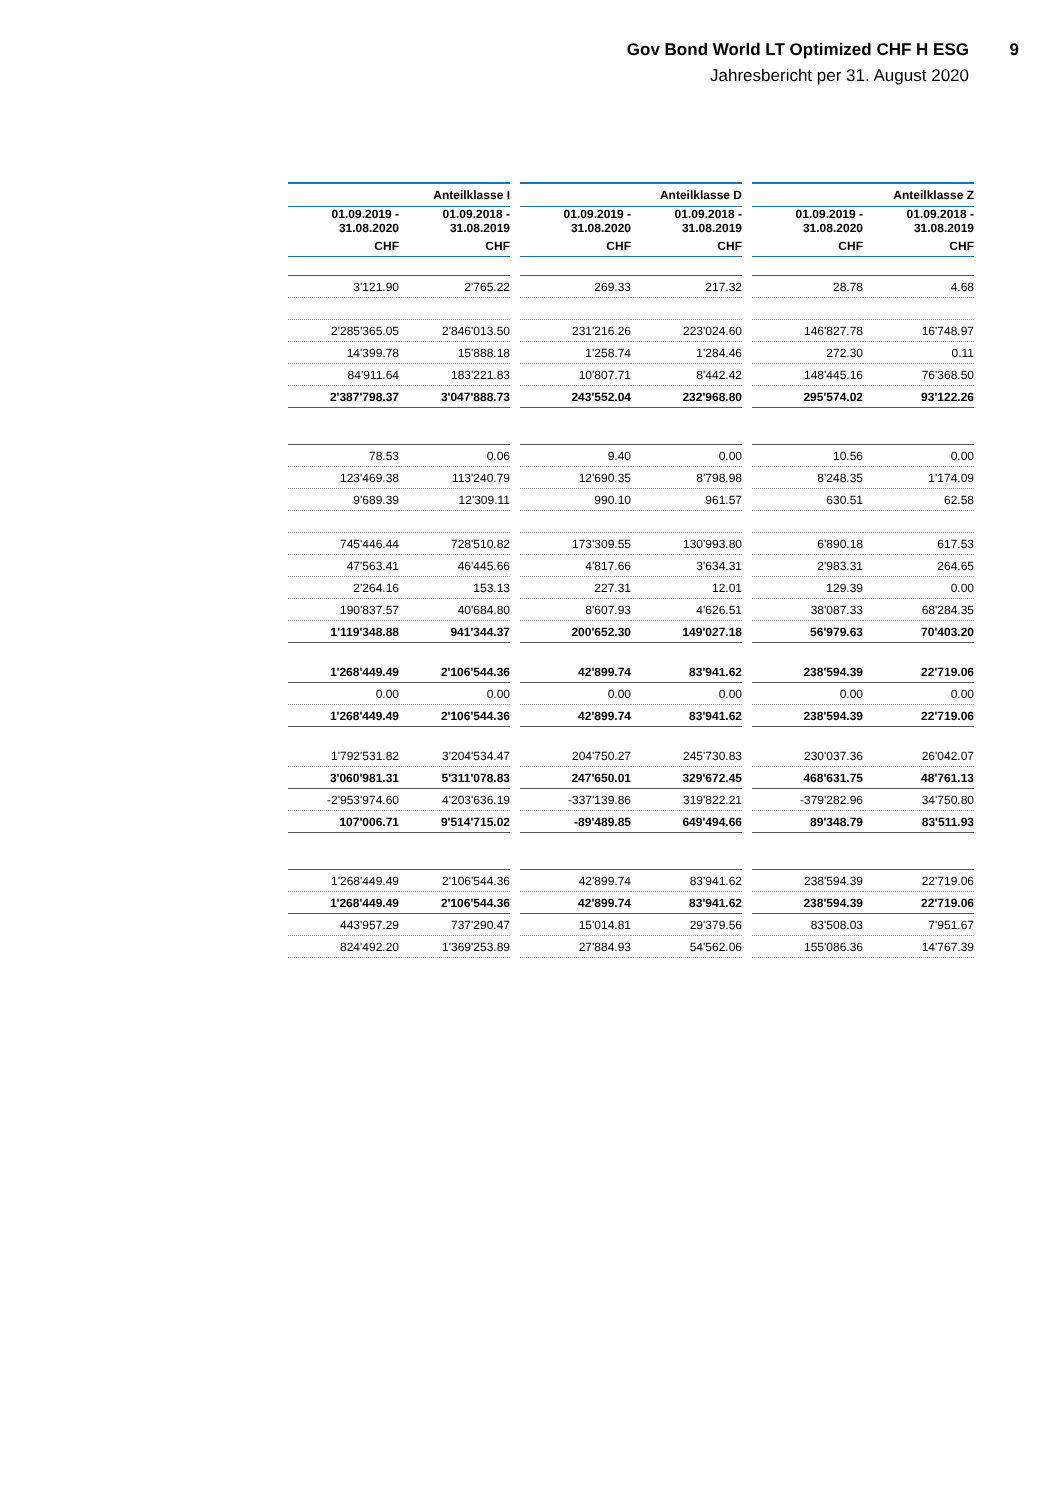Gov Bond World LT Optimized CHF H ESG
9
Jahresbericht per 31. August 2020
| Anteilklasse I | |
| --- | --- |
| 01.09.2019 - 31.08.2020 | 01.09.2018 - 31.08.2019 |
| CHF | CHF |
| 3'121.90 | 2'765.22 |
| 2'285'365.05 | 2'846'013.50 |
| 14'399.78 | 15'888.18 |
| 84'911.64 | 183'221.83 |
| 2'387'798.37 | 3'047'888.73 |
| 78.53 | 0.06 |
| 123'469.38 | 113'240.79 |
| 9'689.39 | 12'309.11 |
| 745'446.44 | 728'510.82 |
| 47'563.41 | 46'445.66 |
| 2'264.16 | 153.13 |
| 190'837.57 | 40'684.80 |
| 1'119'348.88 | 941'344.37 |
| 1'268'449.49 | 2'106'544.36 |
| 0.00 | 0.00 |
| 1'268'449.49 | 2'106'544.36 |
| 1'792'531.82 | 3'204'534.47 |
| 3'060'981.31 | 5'311'078.83 |
| -2'953'974.60 | 4'203'636.19 |
| 107'006.71 | 9'514'715.02 |
| 1'268'449.49 | 2'106'544.36 |
| 1'268'449.49 | 2'106'544.36 |
| 443'957.29 | 737'290.47 |
| 824'492.20 | 1'369'253.89 |
| Anteilklasse D | |
| --- | --- |
| 01.09.2019 - 31.08.2020 | 01.09.2018 - 31.08.2019 |
| CHF | CHF |
| 269.33 | 217.32 |
| 231'216.26 | 223'024.60 |
| 1'258.74 | 1'284.46 |
| 10'807.71 | 8'442.42 |
| 243'552.04 | 232'968.80 |
| 9.40 | 0.00 |
| 12'690.35 | 8'798.98 |
| 990.10 | 961.57 |
| 173'309.55 | 130'993.80 |
| 4'817.66 | 3'634.31 |
| 227.31 | 12.01 |
| 8'607.93 | 4'626.51 |
| 200'652.30 | 149'027.18 |
| 42'899.74 | 83'941.62 |
| 0.00 | 0.00 |
| 42'899.74 | 83'941.62 |
| 204'750.27 | 245'730.83 |
| 247'650.01 | 329'672.45 |
| -337'139.86 | 319'822.21 |
| -89'489.85 | 649'494.66 |
| 42'899.74 | 83'941.62 |
| 42'899.74 | 83'941.62 |
| 15'014.81 | 29'379.56 |
| 27'884.93 | 54'562.06 |
| Anteilklasse Z | |
| --- | --- |
| 01.09.2019 - 31.08.2020 | 01.09.2018 - 31.08.2019 |
| CHF | CHF |
| 28.78 | 4.68 |
| 146'827.78 | 16'748.97 |
| 272.30 | 0.11 |
| 148'445.16 | 76'368.50 |
| 295'574.02 | 93'122.26 |
| 10.56 | 0.00 |
| 8'248.35 | 1'174.09 |
| 630.51 | 62.58 |
| 6'890.18 | 617.53 |
| 2'983.31 | 264.65 |
| 129.39 | 0.00 |
| 38'087.33 | 68'284.35 |
| 56'979.63 | 70'403.20 |
| 238'594.39 | 22'719.06 |
| 0.00 | 0.00 |
| 238'594.39 | 22'719.06 |
| 230'037.36 | 26'042.07 |
| 468'631.75 | 48'761.13 |
| -379'282.96 | 34'750.80 |
| 89'348.79 | 83'511.93 |
| 238'594.39 | 22'719.06 |
| 238'594.39 | 22'719.06 |
| 83'508.03 | 7'951.67 |
| 155'086.36 | 14'767.39 |